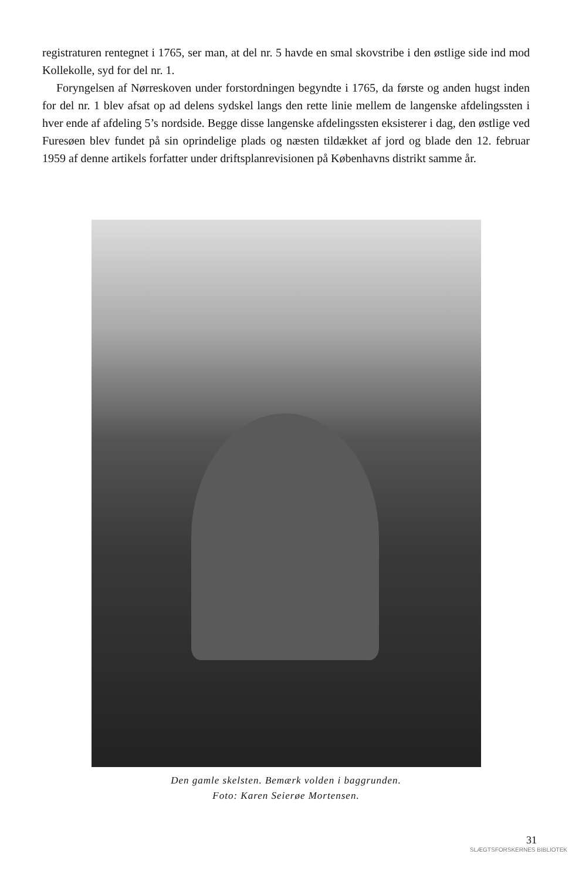registraturen rentegnet i 1765, ser man, at del nr. 5 havde en smal skovstribe i den østlige side ind mod Kollekolle, syd for del nr. 1.
Foryngelsen af Nørreskoven under forstordningen begyndte i 1765, da første og anden hugst inden for del nr. 1 blev afsat op ad delens sydskel langs den rette linie mellem de langenske afdelingssten i hver ende af afdeling 5’s nordside. Begge disse langenske afdelingssten eksisterer i dag, den østlige ved Furesøen blev fundet på sin oprindelige plads og næsten tildækket af jord og blade den 12. februar 1959 af denne artikels forfatter under driftsplanrevisionen på Københavns distrikt samme år.
Den gamle skelsten. Bemærk volden i baggrunden.
Foto: Karen Seierøe Mortensen.
31
SLÆGTSFORSKERNES BIBLIOTEK